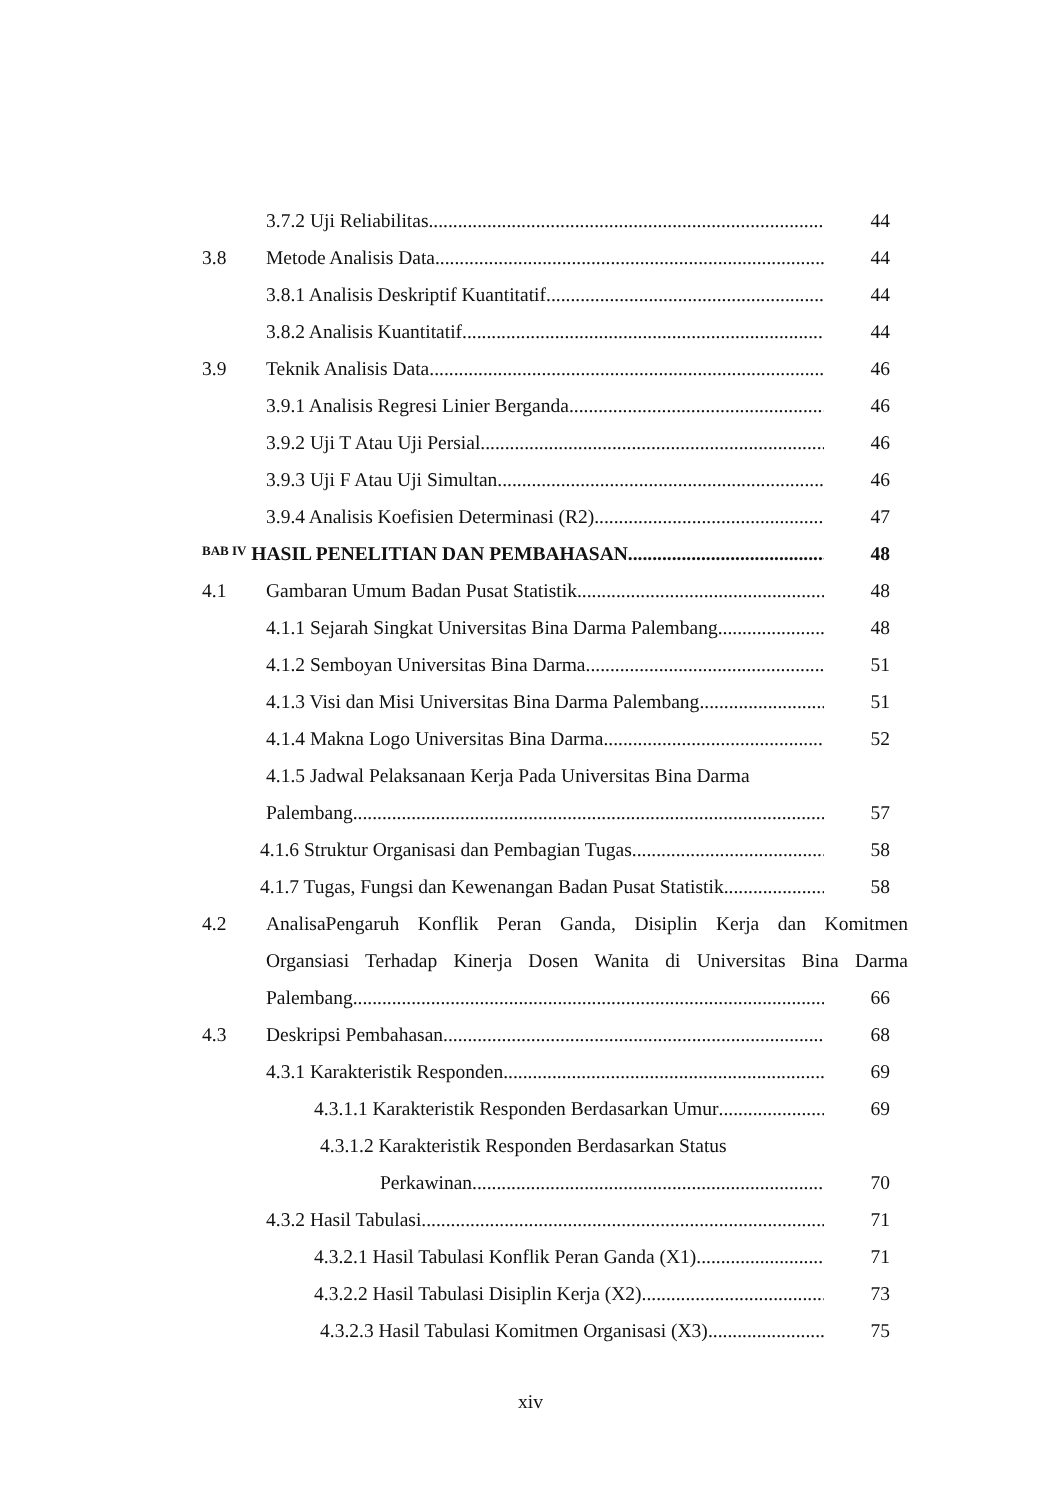3.7.2 Uji Reliabilitas 44
3.8 Metode Analisis Data 44
3.8.1 Analisis Deskriptif Kuantitatif 44
3.8.2 Analisis Kuantitatif 44
3.9 Teknik Analisis Data 46
3.9.1 Analisis Regresi Linier Berganda 46
3.9.2 Uji T Atau Uji Persial 46
3.9.3 Uji F Atau Uji Simultan 46
3.9.4 Analisis Koefisien Determinasi (R2) 47
BAB IV HASIL PENELITIAN DAN PEMBAHASAN 48
4.1 Gambaran Umum Badan Pusat Statistik 48
4.1.1 Sejarah Singkat Universitas Bina Darma Palembang 48
4.1.2 Semboyan Universitas Bina Darma 51
4.1.3 Visi dan Misi Universitas Bina Darma Palembang 51
4.1.4 Makna Logo Universitas Bina Darma 52
4.1.5 Jadwal Pelaksanaan Kerja Pada Universitas Bina Darma
Palembang 57
4.1.6 Struktur Organisasi dan Pembagian Tugas 58
4.1.7 Tugas, Fungsi dan Kewenangan Badan Pusat Statistik 58
4.2 AnalisaPengaruh Konflik Peran Ganda, Disiplin Kerja dan Komitmen
Organsiasi Terhadap Kinerja Dosen Wanita di Universitas Bina Darma
Palembang 66
4.3 Deskripsi Pembahasan 68
4.3.1 Karakteristik Responden 69
4.3.1.1 Karakteristik Responden Berdasarkan Umur 69
4.3.1.2 Karakteristik Responden Berdasarkan Status
Perkawinan 70
4.3.2 Hasil Tabulasi 71
4.3.2.1 Hasil Tabulasi Konflik Peran Ganda (X1) 71
4.3.2.2 Hasil Tabulasi Disiplin Kerja (X2) 73
4.3.2.3 Hasil Tabulasi Komitmen Organisasi (X3) 75
xiv